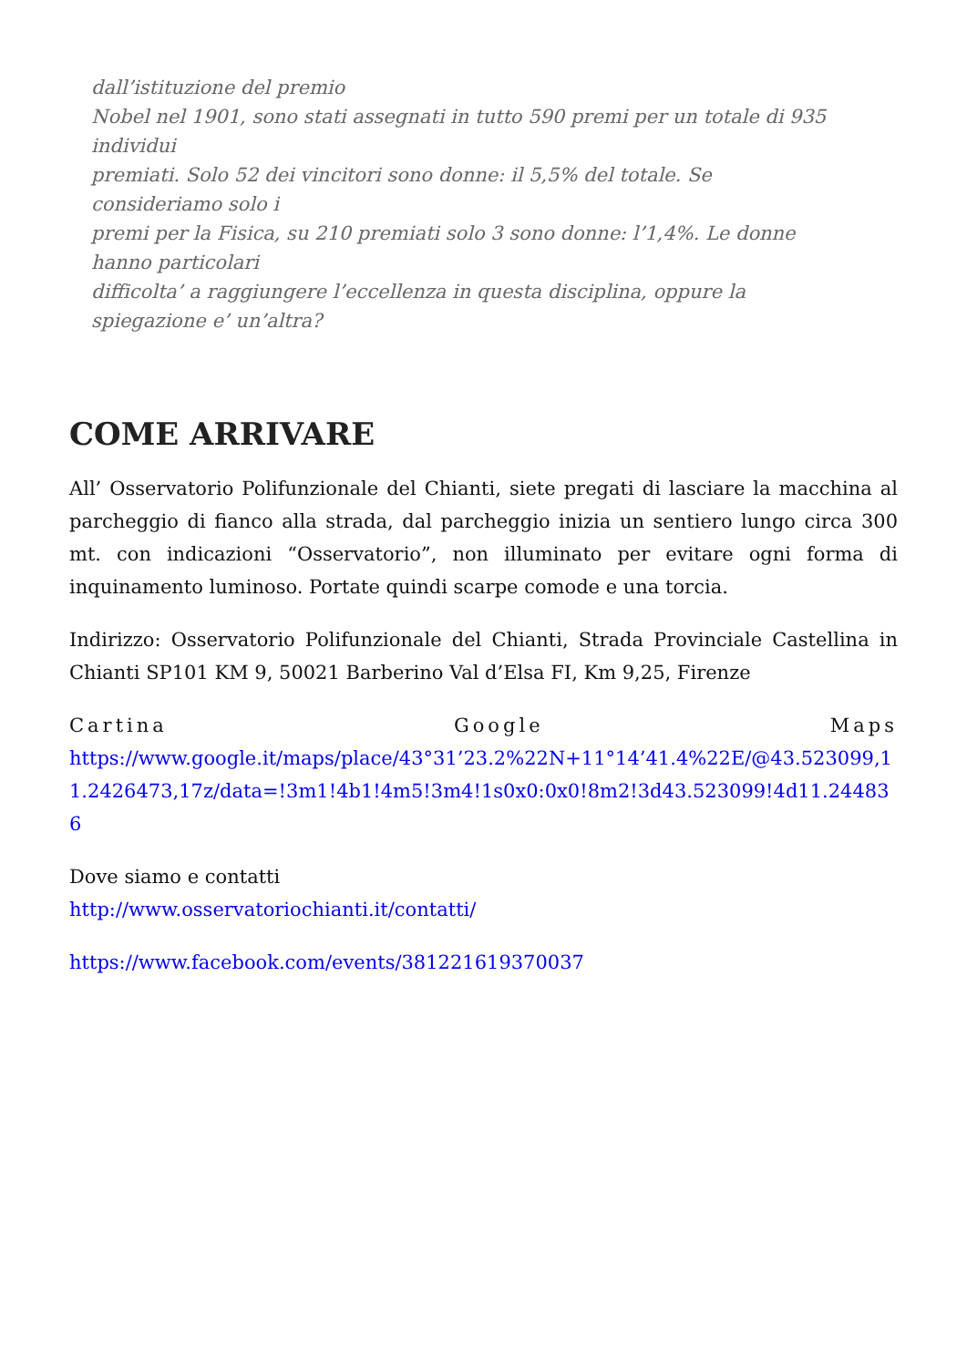dall’istituzione del premio
Nobel nel 1901, sono stati assegnati in tutto 590 premi per un totale di 935 individui
premiati. Solo 52 dei vincitori sono donne: il 5,5% del totale. Se consideriamo solo i
premi per la Fisica, su 210 premiati solo 3 sono donne: l’1,4%. Le donne hanno particolari
difficolta’ a raggiungere l’eccellenza in questa disciplina, oppure la spiegazione e’ un’altra?
COME ARRIVARE
All’ Osservatorio Polifunzionale del Chianti, siete pregati di lasciare la macchina al parcheggio di fianco alla strada, dal parcheggio inizia un sentiero lungo circa 300 mt. con indicazioni “Osservatorio”, non illuminato per evitare ogni forma di inquinamento luminoso. Portate quindi scarpe comode e una torcia.
Indirizzo: Osservatorio Polifunzionale del Chianti, Strada Provinciale Castellina in Chianti SP101 KM 9, 50021 Barberino Val d’Elsa FI, Km 9,25, Firenze
Cartina Google Maps
https://www.google.it/maps/place/43°31’23.2%22N+11°14’41.4%22E/@43.523099,11.2426473,17z/data=!3m1!4b1!4m5!3m4!1s0x0:0x0!8m2!3d43.523099!4d11.244836
Dove siamo e contatti
http://www.osservatoriochianti.it/contatti/
https://www.facebook.com/events/381221619370037